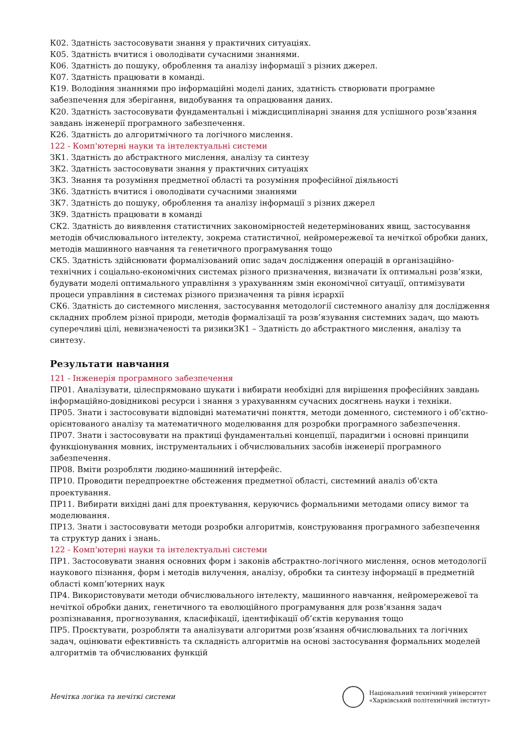К02. Здатність застосовувати знання у практичних ситуаціях.
К05. Здатність вчитися і оволодівати сучасними знаннями.
К06. Здатність до пошуку, оброблення та аналізу інформації з різних джерел.
К07. Здатність працювати в команді.
К19. Володіння знаннями про інформаційні моделі даних, здатність створювати програмне забезпечення для зберігання, видобування та опрацювання даних.
К20. Здатність застосовувати фундаментальні і міждисциплінарні знання для успішного розв’язання завдань інженерії програмного забезпечення.
К26. Здатність до алгоритмічного та логічного мислення.
122 - Комп'ютерні науки та інтелектуальні системи
ЗК1. Здатність до абстрактного мислення, аналізу та синтезу
ЗК2. Здатність застосовувати знання у практичних ситуаціях
ЗК3. Знання та розуміння предметної області та розуміння професійної діяльності
ЗК6. Здатність вчитися і оволодівати сучасними знаннями
ЗК7. Здатність до пошуку, оброблення та аналізу інформації з різних джерел
ЗК9. Здатність працювати в команді
СК2. Здатність до виявлення статистичних закономірностей недетермінованих явищ, застосування методів обчислювального інтелекту, зокрема статистичної, нейромережевої та нечіткої обробки даних, методів машинного навчання та генетичного програмування тощо
СК5. Здатність здійснювати формалізований опис задач дослідження операцій в організаційно-технічних і соціально-економічних системах різного призначення, визначати їх оптимальні розв’язки, будувати моделі оптимального управління з урахуванням змін економічної ситуації, оптимізувати процеси управління в системах різного призначення та рівня ієрархії
СК6. Здатність до системного мислення, застосування методології системного аналізу для дослідження складних проблем різної природи, методів формалізації та розв’язування системних задач, що мають суперечливі цілі, невизначеності та ризикиЗК1 – Здатність до абстрактного мислення, аналізу та синтезу.
Результати навчання
121 - Інженерія програмного забезпечення
ПР01. Аналізувати, цілеспрямовано шукати і вибирати необхідні для вирішення професійних завдань інформаційно-довідникові ресурси і знання з урахуванням сучасних досягнень науки і техніки.
ПР05. Знати і застосовувати відповідні математичні поняття, методи доменного, системного і об’єктно-орієнтованого аналізу та математичного моделювання для розробки програмного забезпечення.
ПР07. Знати і застосовувати на практиці фундаментальні концепції, парадигми і основні принципи функціонування мовних, інструментальних і обчислювальних засобів інженерії програмного забезпечення.
ПР08. Вміти розробляти людино-машинний інтерфейс.
ПР10. Проводити передпроектне обстеження предметної області, системний аналіз об'єкта проектування.
ПР11. Вибирати вихідні дані для проектування, керуючись формальними методами опису вимог та моделювання.
ПР13. Знати і застосовувати методи розробки алгоритмів, конструювання програмного забезпечення та структур даних і знань.
122 - Комп'ютерні науки та інтелектуальні системи
ПР1. Застосовувати знання основних форм і законів абстрактно-логічного мислення, основ методології наукового пізнання, форм і методів вилучення, аналізу, обробки та синтезу інформації в предметній області комп’ютерних наук
ПР4. Використовувати методи обчислювального інтелекту, машинного навчання, нейромережевої та нечіткої обробки даних, генетичного та еволюційного програмування для розв’язання задач розпізнавання, прогнозування, класифікації, ідентифікації об’єктів керування тощо
ПР5. Проєктувати, розробляти та аналізувати алгоритми розв’язання обчислювальних та логічних задач, оцінювати ефективність та складність алгоритмів на основі застосування формальних моделей алгоритмів та обчислюваних функцій
Нечітка логіка та нечіткі системи
Національний технічний університет
«Харківський політехнічний інститут»